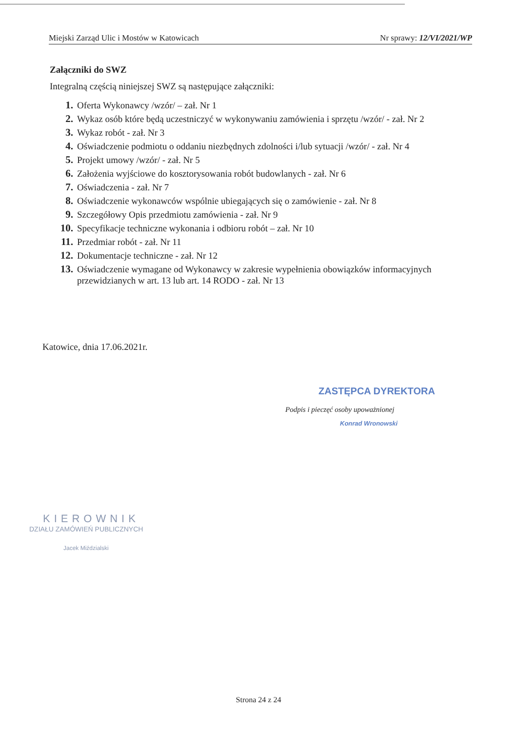Miejski Zarząd Ulic i Mostów w Katowicach Nr sprawy: 12/VI/2021/WP
Załączniki do SWZ
Integralną częścią niniejszej SWZ są następujące załączniki:
1. Oferta Wykonawcy /wzór/ – zał. Nr 1
2. Wykaz osób które będą uczestniczyć w wykonywaniu zamówienia i sprzętu /wzór/ - zał. Nr 2
3. Wykaz robót - zał. Nr 3
4. Oświadczenie podmiotu o oddaniu niezbędnych zdolności i/lub sytuacji /wzór/ - zał. Nr 4
5. Projekt umowy /wzór/ - zał. Nr 5
6. Założenia wyjściowe do kosztorysowania robót budowlanych - zał. Nr 6
7. Oświadczenia - zał. Nr 7
8. Oświadczenie wykonawców wspólnie ubiegających się o zamówienie - zał. Nr 8
9. Szczegółowy Opis przedmiotu zamówienia - zał. Nr 9
10. Specyfikacje techniczne wykonania i odbioru robót – zał. Nr 10
11. Przedmiar robót - zał. Nr 11
12. Dokumentacje techniczne - zał. Nr 12
13. Oświadczenie wymagane od Wykonawcy w zakresie wypełnienia obowiązków informacyjnych przewidzianych w art. 13 lub art. 14 RODO - zał. Nr 13
Katowice, dnia 17.06.2021r.
ZASTĘPCA DYREKTORA
Podpis i pieczęć osoby upoważnionej
Konrad Wronowski
KIEROWNIK
DZIAŁU ZAMÓWIEŃ PUBLICZNYCH
Jacek Miździalski
Strona 24 z 24